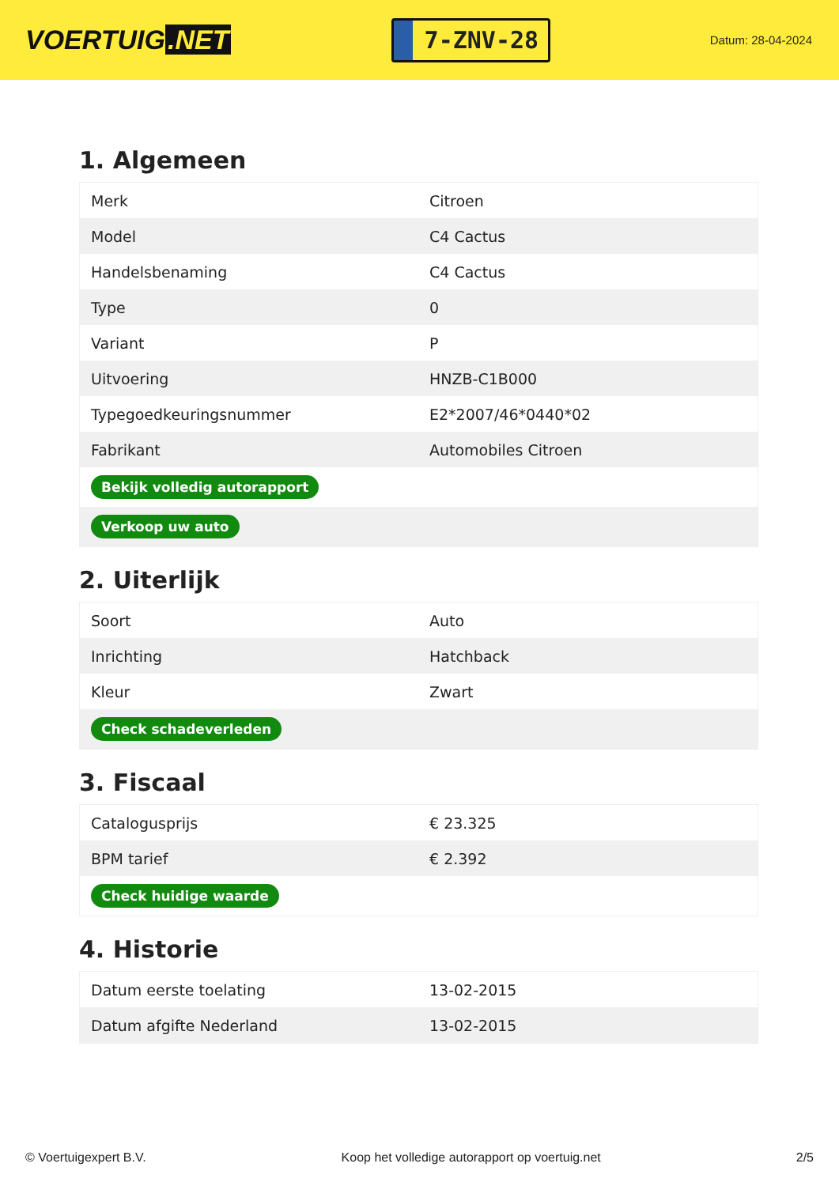VOERTUIG.NET
7-ZNV-28
Datum: 28-04-2024
1. Algemeen
| Merk | Citroen |
| Model | C4 Cactus |
| Handelsbenaming | C4 Cactus |
| Type | 0 |
| Variant | P |
| Uitvoering | HNZB-C1B000 |
| Typegoedkeuringsnummer | E2*2007/46*0440*02 |
| Fabrikant | Automobiles Citroen |
| Bekijk volledig autorapport | |
| Verkoop uw auto | |
2. Uiterlijk
| Soort | Auto |
| Inrichting | Hatchback |
| Kleur | Zwart |
| Check schadeverleden | |
3. Fiscaal
| Catalogusprijs | € 23.325 |
| BPM tarief | € 2.392 |
| Check huidige waarde | |
4. Historie
| Datum eerste toelating | 13-02-2015 |
| Datum afgifte Nederland | 13-02-2015 |
© Voertuigexpert B.V. Koop het volledige autorapport op voertuig.net 2/5